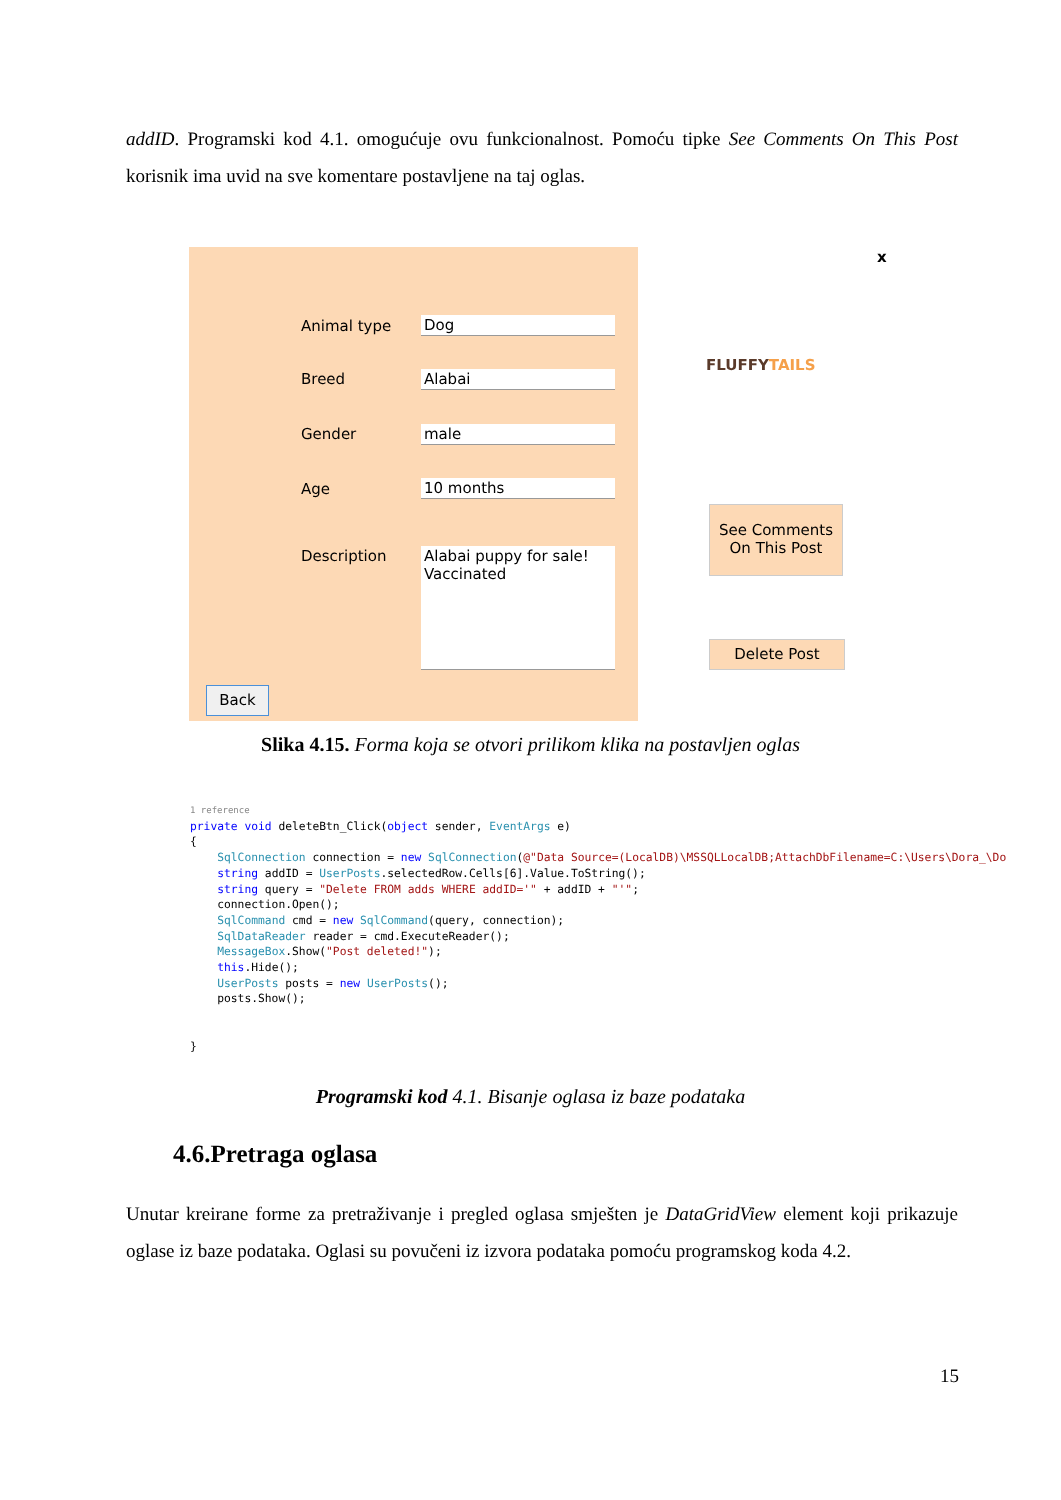addID. Programski kod 4.1. omogućuje ovu funkcionalnost. Pomoću tipke See Comments On This Post korisnik ima uvid na sve komentare postavljene na taj oglas.
Animal type Dog
Breed Alabai
Gender male
Age 10 months
Description
Alabai puppy for sale!
Vaccinated
Back
x
FLUFFYTAILS
See Comments On This Post
Delete Post
Slika 4.15. Forma koja se otvori prilikom klika na postavljen oglas
1 reference
private void deleteBtn_Click(object sender, EventArgs e)
{
    SqlConnection connection = new SqlConnection(@"Data Source=(LocalDB)\MSSQLLocalDB;AttachDbFilename=C:\Users\Dora_\Do
    string addID = UserPosts.selectedRow.Cells[6].Value.ToString();
    string query = "Delete FROM adds WHERE addID='" + addID + "'";
    connection.Open();
    SqlCommand cmd = new SqlCommand(query, connection);
    SqlDataReader reader = cmd.ExecuteReader();
    MessageBox.Show("Post deleted!");
    this.Hide();
    UserPosts posts = new UserPosts();
    posts.Show();
    

}
Programski kod 4.1. Bisanje oglasa iz baze podataka
4.6.Pretraga oglasa
Unutar kreirane forme za pretraživanje i pregled oglasa smješten je DataGridView element koji prikazuje oglase iz baze podataka. Oglasi su povučeni iz izvora podataka pomoću programskog koda 4.2.
15